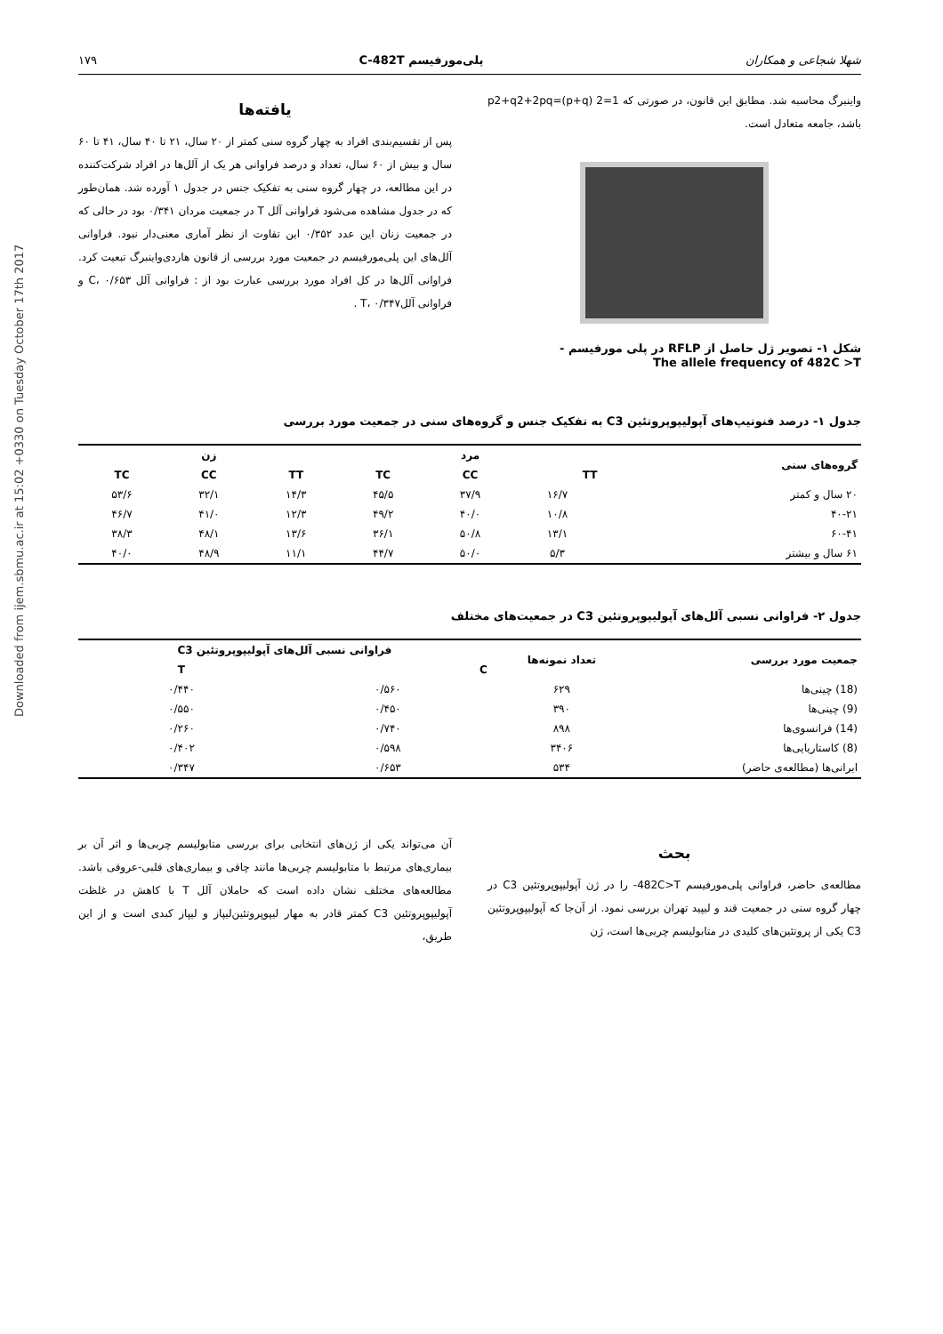Downloaded from ijem.sbmu.ac.ir at 15:02 +0330 on Tuesday October 17th 2017
شهلا شجاعی و همکاران پلی‌مورفیسم C-482T ۱۷۹
واینبرگ محاسبه شد. مطابق این قانون، در صورتی که p2+q2+2pq=(p+q) 2=1 باشد، جامعه متعادل است.
شکل ۱- تصویر ژل حاصل از RFLP در پلی مورفیسم -
The allele frequency of 482C >T
یافته‌ها
پس از تقسیم‌بندی افراد به چهار گروه سنی کمتر از ۲۰ سال، ۲۱ تا ۴۰ سال، ۴۱ تا ۶۰ سال و بیش از ۶۰ سال، تعداد و درصد فراوانی هر یک از آلل‌ها در افراد شرکت‌کننده در این مطالعه، در چهار گروه سنی به تفکیک جنس در جدول ۱ آورده شد. همان‌طور که در جدول مشاهده می‌شود فراوانی آلل T در جمعیت مردان ۰/۳۴۱ بود در حالی که در جمعیت زنان این عدد ۰/۳۵۲ این تفاوت از نظر آماری معنی‌دار نبود. فراوانی آلل‌های این پلی‌مورفیسم در جمعیت مورد بررسی از قانون هاردی‌واینبرگ تبعیت کرد. فراوانی آلل‌ها در کل افراد مورد بررسی عبارت بود از : فراوانی آلل C، ۰/۶۵۳ و فراوانی آللT، ۰/۳۴۷ .
جدول ۱- درصد فنوتیپ‌های آپولیپوپروتئین C3 به تفکیک جنس و گروه‌های سنی در جمعیت مورد بررسی
| گروه‌های سنی | مرد | | | زن | | |
| --- | --- | --- | --- | --- | --- | --- |
| | TT | CC | TC | TT | CC | TC |
| ۲۰ سال و کمتر | ۱۶/۷ | ۳۷/۹ | ۴۵/۵ | ۱۴/۳ | ۳۲/۱ | ۵۳/۶ |
| ۴۰-۲۱ | ۱۰/۸ | ۴۰/۰ | ۴۹/۲ | ۱۲/۳ | ۴۱/۰ | ۴۶/۷ |
| ۶۰-۴۱ | ۱۳/۱ | ۵۰/۸ | ۳۶/۱ | ۱۳/۶ | ۴۸/۱ | ۳۸/۳ |
| ۶۱ سال و بیشتر | ۵/۳ | ۵۰/۰ | ۴۴/۷ | ۱۱/۱ | ۴۸/۹ | ۴۰/۰ |
جدول ۲- فراوانی نسبی آلل‌های آپولیپوپروتئین C3 در جمعیت‌های مختلف
| جمعیت مورد بررسی | تعداد نمونه‌ها | فراوانی نسبی آلل‌های آپولیپوپروتئین C3 | |
| --- | --- | --- | --- |
| | | C | T |
| (18) چینی‌ها | ۶۲۹ | ۰/۵۶۰ | ۰/۴۴۰ |
| (9) چینی‌ها | ۳۹۰ | ۰/۴۵۰ | ۰/۵۵۰ |
| (14) فرانسوی‌ها | ۸۹۸ | ۰/۷۴۰ | ۰/۲۶۰ |
| (8) کاستاریایی‌ها | ۳۴۰۶ | ۰/۵۹۸ | ۰/۴۰۲ |
| ایرانی‌ها (مطالعه‌ی حاضر) | ۵۳۴ | ۰/۶۵۳ | ۰/۳۴۷ |
بحث
مطالعه‌ی حاضر، فراوانی پلی‌مورفیسم 482C>T- را در ژن آپولیپوپروتئین C3 در چهار گروه سنی در جمعیت قند و لیپید تهران بررسی نمود. از آن‌جا که آپولیپوپروتئین C3 یکی از پروتئین‌های کلیدی در متابولیسم چربی‌ها است، ژن
آن می‌تواند یکی از ژن‌های انتخابی برای بررسی متابولیسم چربی‌ها و اثر آن بر بیماری‌های مرتبط با متابولیسم چربی‌ها مانند چاقی و بیماری‌های قلبی-عروقی باشد. مطالعه‌های مختلف نشان داده است که حاملان آلل T با کاهش در غلظت آپولیپوپروتئین C3 کمتر قادر به مهار لیپوپروتئین‌لیپاز و لیپاز کبدی است و از این طریق،